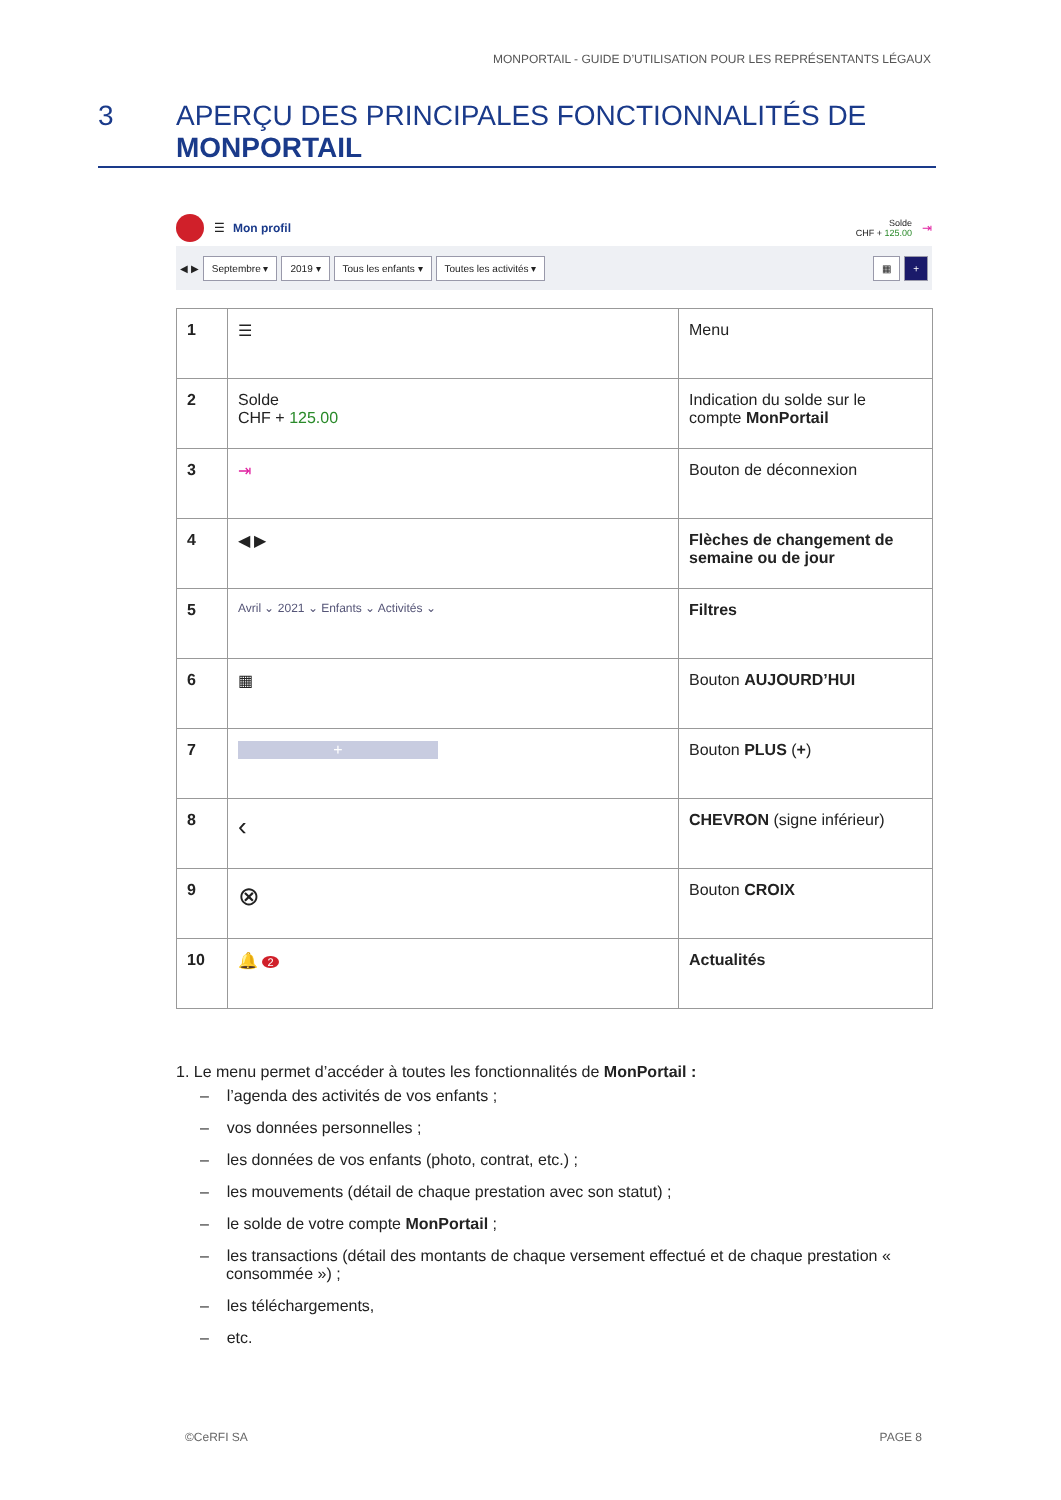MONPORTAIL - GUIDE D’UTILISATION POUR LES REPRÉSENTANTS LÉGAUX
3 APERÇU DES PRINCIPALES FONCTIONNALITÉS DE
MONPORTAIL
☰ Mon profil Solde
CHF + 125.00 ⇥
◀ ▶ Septembre ▾ 2019 ▾ Tous les enfants ▾ Toutes les activités ▾ ▦ +
| 1 | ☰ | Menu |
| 2 | Solde CHF + 125.00 | Indication du solde sur le compte MonPortail |
| 3 | ⇥ | Bouton de déconnexion |
| 4 | ◀ ▶ | Flèches de changement de semaine ou de jour |
| 5 | Avril ⌄ 2021 ⌄ Enfants ⌄ Activités ⌄ | Filtres |
| 6 | ▦ | Bouton AUJOURD’HUI |
| 7 | + | Bouton PLUS ( + ) |
| 8 | ‹ | CHEVRON (signe inférieur) |
| 9 | ⊗ | Bouton CROIX |
| 10 | 🔔 2 | Actualités |
1. Le menu permet d’accéder à toutes les fonctionnalités de MonPortail :
– l’agenda des activités de vos enfants ;
– vos données personnelles ;
– les données de vos enfants (photo, contrat, etc.) ;
– les mouvements (détail de chaque prestation avec son statut) ;
– le solde de votre compte MonPortail ;
– les transactions (détail des montants de chaque versement effectué et de chaque prestation « consommée ») ;
– les téléchargements,
– etc.
©CeRFI SA PAGE 8